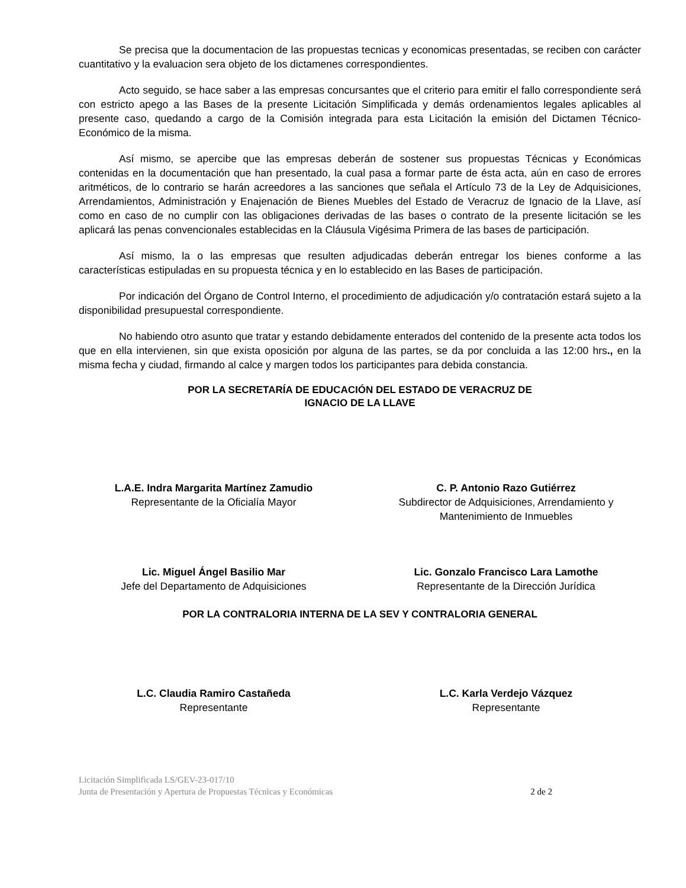Se precisa que la documentacion de las propuestas tecnicas y economicas presentadas, se reciben con carácter cuantitativo y la evaluacion sera objeto de los dictamenes correspondientes.
Acto seguido, se hace saber a las empresas concursantes que el criterio para emitir el fallo correspondiente será con estricto apego a las Bases de la presente Licitación Simplificada y demás ordenamientos legales aplicables al presente caso, quedando a cargo de la Comisión integrada para esta Licitación la emisión del Dictamen Técnico-Económico de la misma.
Así mismo, se apercibe que las empresas deberán de sostener sus propuestas Técnicas y Económicas contenidas en la documentación que han presentado, la cual pasa a formar parte de ésta acta, aún en caso de errores aritméticos, de lo contrario se harán acreedores a las sanciones que señala el Artículo 73 de la Ley de Adquisiciones, Arrendamientos, Administración y Enajenación de Bienes Muebles del Estado de Veracruz de Ignacio de la Llave, así como en caso de no cumplir con las obligaciones derivadas de las bases o contrato de la presente licitación se les aplicará las penas convencionales establecidas en la Cláusula Vigésima Primera de las bases de participación.
Así mismo, la o las empresas que resulten adjudicadas deberán entregar los bienes conforme a las características estipuladas en su propuesta técnica y en lo establecido en las Bases de participación.
Por indicación del Órgano de Control Interno, el procedimiento de adjudicación y/o contratación estará sujeto a la disponibilidad presupuestal correspondiente.
No habiendo otro asunto que tratar y estando debidamente enterados del contenido de la presente acta todos los que en ella intervienen, sin que exista oposición por alguna de las partes, se da por concluida a las 12:00 hrs., en la misma fecha y ciudad, firmando al calce y margen todos los participantes para debida constancia.
POR LA SECRETARÍA DE EDUCACIÓN DEL ESTADO DE VERACRUZ DE
IGNACIO DE LA LLAVE
L.A.E. Indra Margarita Martínez Zamudio
Representante de la Oficialía Mayor
C. P. Antonio Razo Gutiérrez
Subdirector de Adquisiciones, Arrendamiento y Mantenimiento de Inmuebles
Lic. Miguel Ángel Basilio Mar
Jefe del Departamento de Adquisiciones
Lic. Gonzalo Francisco Lara Lamothe
Representante de la Dirección Jurídica
POR LA CONTRALORIA INTERNA DE LA SEV Y CONTRALORIA GENERAL
L.C. Claudia Ramiro Castañeda
Representante
L.C. Karla Verdejo Vázquez
Representante
Licitación Simplificada LS/GEV-23-017/10
Junta de Presentación y Apertura de Propuestas Técnicas y Económicas
2 de 2